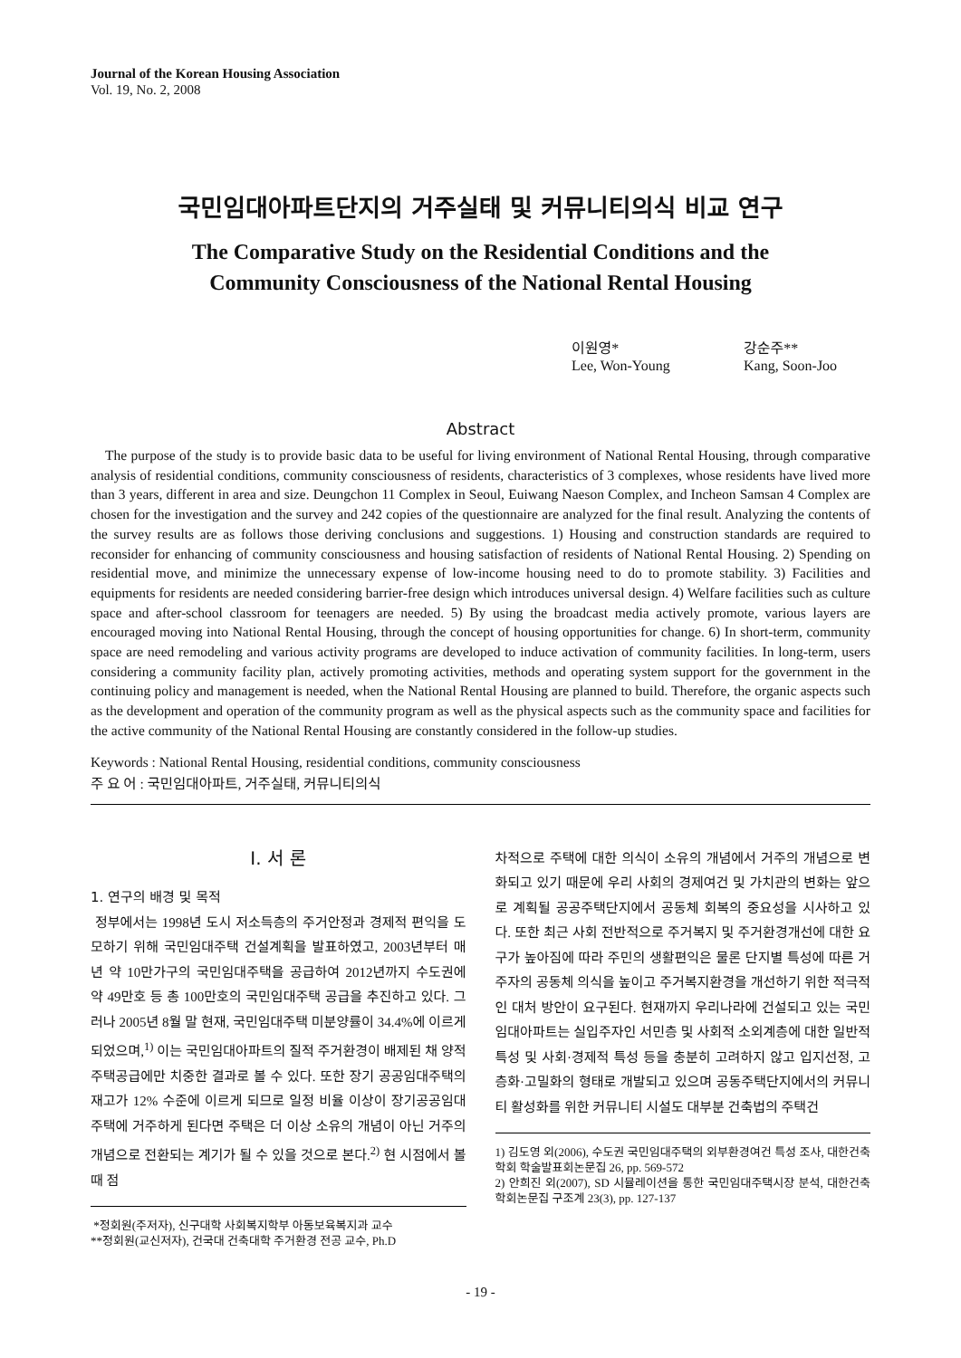Journal of the Korean Housing Association
Vol. 19, No. 2, 2008
국민임대아파트단지의 거주실태 및 커뮤니티의식 비교 연구
The Comparative Study on the Residential Conditions and the
Community Consciousness of the National Rental Housing
이원영*
Lee, Won-Young
강순주**
Kang, Soon-Joo
Abstract
The purpose of the study is to provide basic data to be useful for living environment of National Rental Housing, through comparative analysis of residential conditions, community consciousness of residents, characteristics of 3 complexes, whose residents have lived more than 3 years, different in area and size. Deungchon 11 Complex in Seoul, Euiwang Naeson Complex, and Incheon Samsan 4 Complex are chosen for the investigation and the survey and 242 copies of the questionnaire are analyzed for the final result. Analyzing the contents of the survey results are as follows those deriving conclusions and suggestions. 1) Housing and construction standards are required to reconsider for enhancing of community consciousness and housing satisfaction of residents of National Rental Housing. 2) Spending on residential move, and minimize the unnecessary expense of low-income housing need to do to promote stability. 3) Facilities and equipments for residents are needed considering barrier-free design which introduces universal design. 4) Welfare facilities such as culture space and after-school classroom for teenagers are needed. 5) By using the broadcast media actively promote, various layers are encouraged moving into National Rental Housing, through the concept of housing opportunities for change. 6) In short-term, community space are need remodeling and various activity programs are developed to induce activation of community facilities. In long-term, users considering a community facility plan, actively promoting activities, methods and operating system support for the government in the continuing policy and management is needed, when the National Rental Housing are planned to build. Therefore, the organic aspects such as the development and operation of the community program as well as the physical aspects such as the community space and facilities for the active community of the National Rental Housing are constantly considered in the follow-up studies.
Keywords : National Rental Housing, residential conditions, community consciousness
주 요 어 : 국민임대아파트, 거주실태, 커뮤니티의식
I. 서 론
1. 연구의 배경 및 목적
정부에서는 1998년 도시 저소득층의 주거안정과 경제적 편익을 도모하기 위해 국민임대주택 건설계획을 발표하였고, 2003년부터 매년 약 10만가구의 국민임대주택을 공급하여 2012년까지 수도권에 약 49만호 등 총 100만호의 국민임대주택 공급을 추진하고 있다. 그러나 2005년 8월 말 현재, 국민임대주택 미분양률이 34.4%에 이르게 되었으며,<sup>1)</sup> 이는 국민임대아파트의 질적 주거환경이 배제된 채 양적 주택공급에만 치중한 결과로 볼 수 있다. 또한 장기 공공임대주택의 재고가 12% 수준에 이르게 되므로 일정 비율 이상이 장기공공임대주택에 거주하게 된다면 주택은 더 이상 소유의 개념이 아닌 거주의 개념으로 전환되는 계기가 될 수 있을 것으로 본다.<sup>2)</sup> 현 시점에서 볼 때 점
*정회원(주저자), 신구대학 사회복지학부 아동보육복지과 교수
**정회원(교신저자), 건국대 건축대학 주거환경 전공 교수, Ph.D
차적으로 주택에 대한 의식이 소유의 개념에서 거주의 개념으로 변화되고 있기 때문에 우리 사회의 경제여건 및 가치관의 변화는 앞으로 계획될 공공주택단지에서 공동체 회복의 중요성을 시사하고 있다. 또한 최근 사회 전반적으로 주거복지 및 주거환경개선에 대한 요구가 높아짐에 따라 주민의 생활편익은 물론 단지별 특성에 따른 거주자의 공동체 의식을 높이고 주거복지환경을 개선하기 위한 적극적인 대처 방안이 요구된다. 현재까지 우리나라에 건설되고 있는 국민임대아파트는 실입주자인 서민층 및 사회적 소외계층에 대한 일반적 특성 및 사회·경제적 특성 등을 충분히 고려하지 않고 입지선정, 고층화·고밀화의 형태로 개발되고 있으며 공동주택단지에서의 커뮤니티 활성화를 위한 커뮤니티 시설도 대부분 건축법의 주택건
1) 김도영 외(2006), 수도권 국민임대주택의 외부환경여건 특성 조사, 대한건축학회 학술발표회논문집 26, pp. 569-572
2) 안희진 외(2007), SD 시뮬레이션을 통한 국민임대주택시장 분석, 대한건축학회논문집 구조계 23(3), pp. 127-137
- 19 -